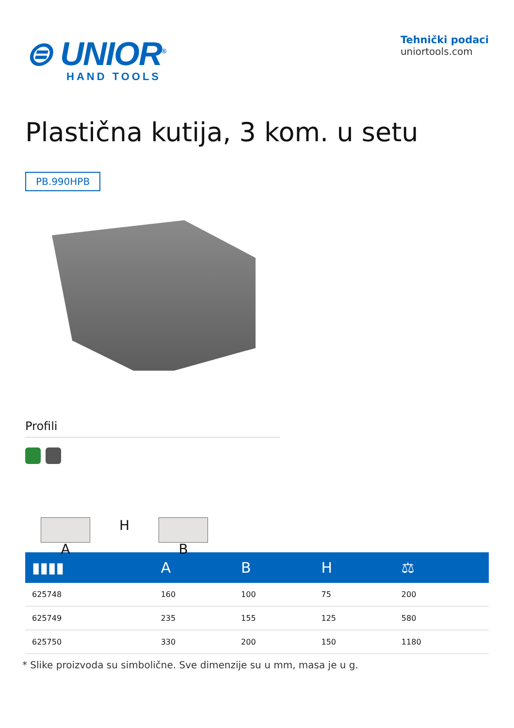⊜ UNIOR<sup>®</sup>
HAND TOOLS
Tehnički podaci
uniortools.com
Plastična kutija, 3 kom. u setu
PB.990HPB
Profili
A
H
B
| ▮▮▮▮ | A | B | H | ⚖ |
| --- | --- | --- | --- | --- |
| 625748 | 160 | 100 | 75 | 200 |
| 625749 | 235 | 155 | 125 | 580 |
| 625750 | 330 | 200 | 150 | 1180 |
* Slike proizvoda su simbolične. Sve dimenzije su u mm, masa je u g.